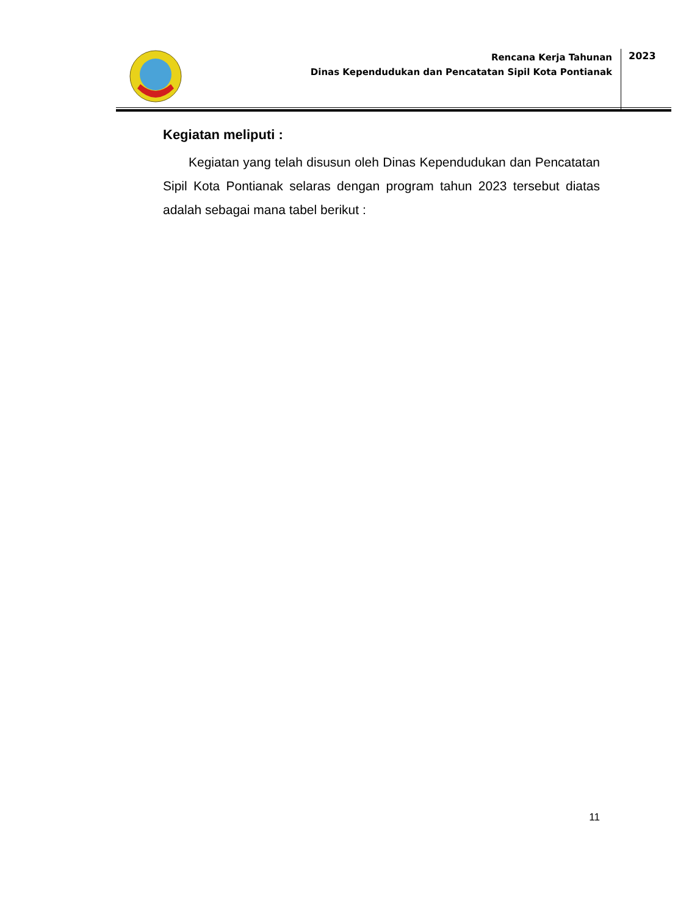Rencana Kerja Tahunan
Dinas Kependudukan dan Pencatatan Sipil Kota Pontianak
2023
Kegiatan meliputi :
Kegiatan yang telah disusun oleh Dinas Kependudukan dan Pencatatan Sipil Kota Pontianak selaras dengan program tahun 2023 tersebut diatas adalah sebagai mana tabel berikut :
11